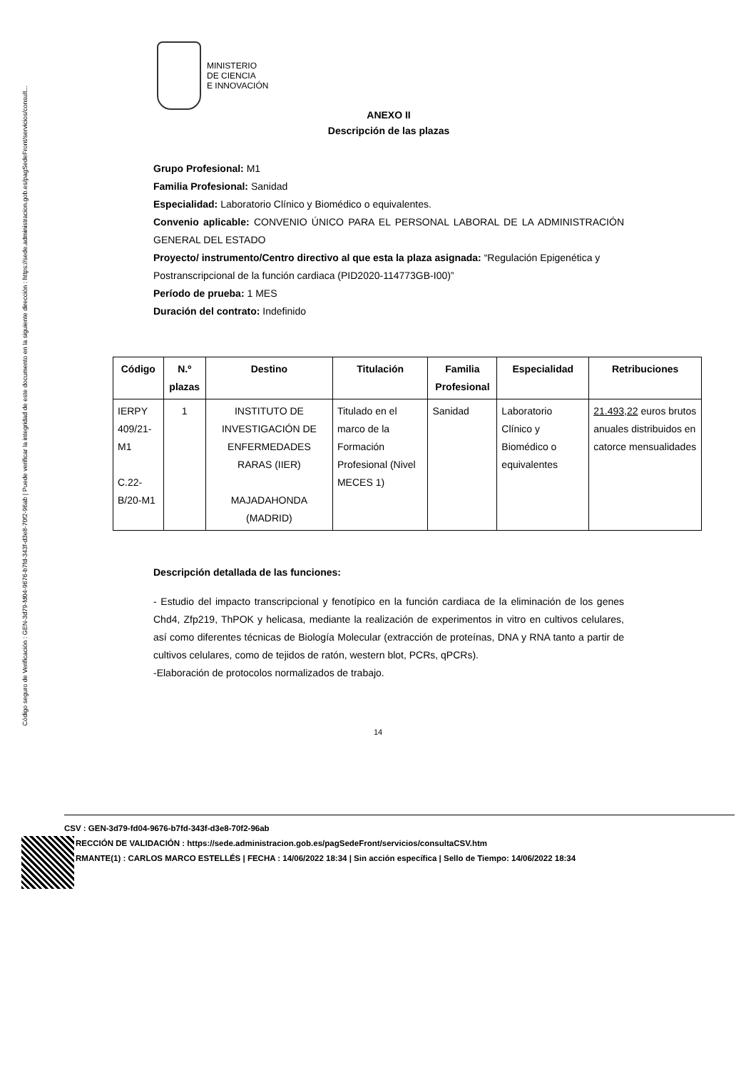Código seguro de Verificación : GEN-3d79-fd04-9676-b7fd-343f-d3e8-70f2-96ab | Puede verificar la integridad de este documento en la siguiente dirección : https://sede.administracion.gob.es/pagSedeFront/servicios/consult...
MINISTERIO
DE CIENCIA
E INNOVACIÓN
ANEXO II
Descripción de las plazas
Grupo Profesional: M1
Familia Profesional: Sanidad
Especialidad: Laboratorio Clínico y Biomédico o equivalentes.
Convenio aplicable: CONVENIO ÚNICO PARA EL PERSONAL LABORAL DE LA ADMINISTRACIÓN GENERAL DEL ESTADO
Proyecto/ instrumento/Centro directivo al que esta la plaza asignada: “Regulación Epigenética y Postranscripcional de la función cardiaca (PID2020-114773GB-I00)”
Período de prueba: 1 MES
Duración del contrato: Indefinido
| Código | N.º plazas | Destino | Titulación | Familia Profesional | Especialidad | Retribuciones |
| --- | --- | --- | --- | --- | --- | --- |
| IERPY 409/21-M1 C.22-B/20-M1 | 1 | INSTITUTO DE INVESTIGACIÓN DE ENFERMEDADES RARAS (IIER) MAJADAHONDA (MADRID) | Titulado en el marco de la Formación Profesional (Nivel MECES 1) | Sanidad | Laboratorio Clínico y Biomédico o equivalentes | 21.493,22 euros brutos anuales distribuidos en catorce mensualidades |
Descripción detallada de las funciones:
- Estudio del impacto transcripcional y fenotípico en la función cardiaca de la eliminación de los genes Chd4, Zfp219, ThPOK y helicasa, mediante la realización de experimentos in vitro en cultivos celulares, así como diferentes técnicas de Biología Molecular (extracción de proteínas, DNA y RNA tanto a partir de cultivos celulares, como de tejidos de ratón, western blot, PCRs, qPCRs).
-Elaboración de protocolos normalizados de trabajo.
14
CSV : GEN-3d79-fd04-9676-b7fd-343f-d3e8-70f2-96ab
RECCIÓN DE VALIDACIÓN : https://sede.administracion.gob.es/pagSedeFront/servicios/consultaCSV.htm
RMANTE(1) : CARLOS MARCO ESTELLÉS | FECHA : 14/06/2022 18:34 | Sin acción específica | Sello de Tiempo: 14/06/2022 18:34